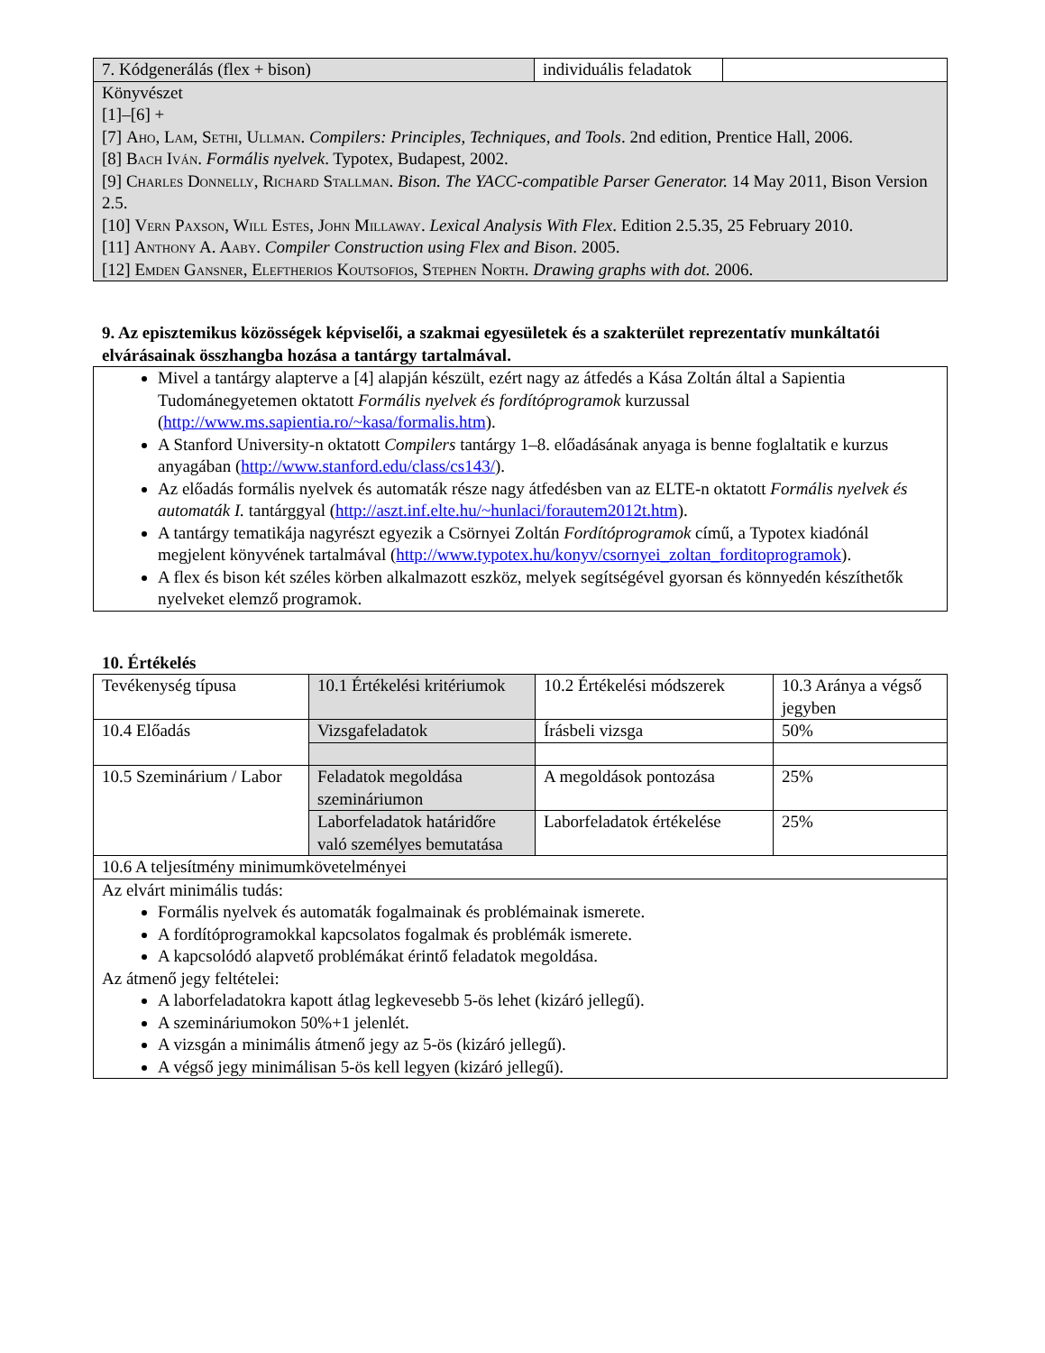| 7. Kódgenerálás (flex + bison) | individuális feladatok | |
| Könyvészet [1]–[6] + [7] Aho, Lam, Sethi, Ullman . Compilers: Principles, Techniques, and Tools . 2nd edition, Prentice Hall, 2006. [8] Bach Iván . Formális nyelvek . Typotex, Budapest, 2002. [9] Charles Donnelly, Richard Stallman . Bison. The YACC-compatible Parser Generator. 14 May 2011, Bison Version 2.5. [10] Vern Paxson, Will Estes, John Millaway . Lexical Analysis With Flex . Edition 2.5.35, 25 February 2010. [11] Anthony A. Aaby . Compiler Construction using Flex and Bison . 2005. [12] Emden Gansner, Eleftherios Koutsofios, Stephen North . Drawing graphs with dot. 2006. | | |
9. Az episztemikus közösségek képviselői, a szakmai egyesületek és a szakterület reprezentatív munkáltatói elvárásainak összhangba hozása a tantárgy tartalmával.
Mivel a tantárgy alapterve a [4] alapján készült, ezért nagy az átfedés a Kása Zoltán által a Sapientia Tudománegyetemen oktatott Formális nyelvek és fordítóprogramok kurzussal (http://www.ms.sapientia.ro/~kasa/formalis.htm).
A Stanford University-n oktatott Compilers tantárgy 1–8. előadásának anyaga is benne foglaltatik e kurzus anyagában (http://www.stanford.edu/class/cs143/).
Az előadás formális nyelvek és automaták része nagy átfedésben van az ELTE-n oktatott Formális nyelvek és automaták I. tantárggyal (http://aszt.inf.elte.hu/~hunlaci/forautem2012t.htm).
A tantárgy tematikája nagyrészt egyezik a Csörnyei Zoltán Fordítóprogramok című, a Typotex kiadónál megjelent könyvének tartalmával (http://www.typotex.hu/konyv/csornyei_zoltan_forditoprogramok).
A flex és bison két széles körben alkalmazott eszköz, melyek segítségével gyorsan és könnyedén készíthetők nyelveket elemző programok.
10. Értékelés
| Tevékenység típusa | 10.1 Értékelési kritériumok | 10.2 Értékelési módszerek | 10.3 Aránya a végső jegyben |
| 10.4 Előadás | Vizsgafeladatok | Írásbeli vizsga | 50% |
| 10.5 Szeminárium / Labor | Feladatok megoldása szemináriumon | A megoldások pontozása | 25% |
| | Laborfeladatok határidőre való személyes bemutatása | Laborfeladatok értékelése | 25% |
| 10.6 A teljesítmény minimumkövetelményei | | | |
| Az elvárt minimális tudás: Formális nyelvek és automaták fogalmainak és problémainak ismerete. A fordítóprogramokkal kapcsolatos fogalmak és problémák ismerete. A kapcsolódó alapvető problémákat érintő feladatok megoldása. Az átmenő jegy feltételei: A laborfeladatokra kapott átlag legkevesebb 5-ös lehet (kizáró jellegű). A szemináriumokon 50%+1 jelenlét. A vizsgán a minimális átmenő jegy az 5-ös (kizáró jellegű). A végső jegy minimálisan 5-ös kell legyen (kizáró jellegű). | | | |